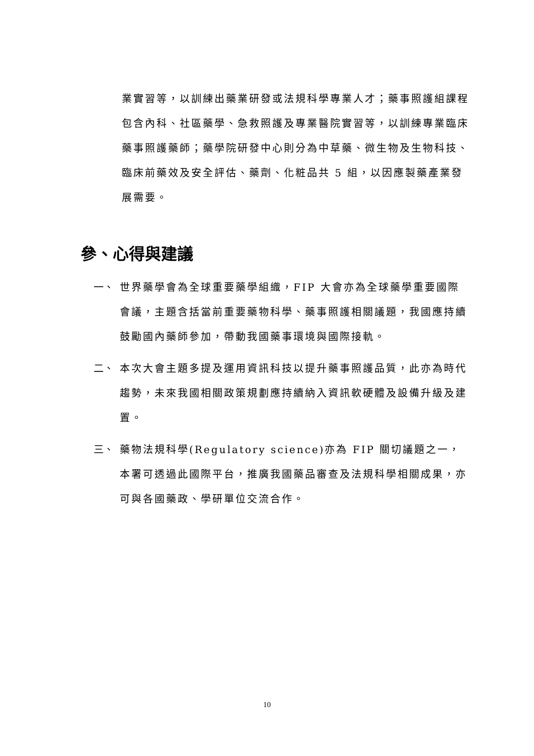業實習等，以訓練出藥業研發或法規科學專業人才；藥事照護組課程包含內科、社區藥學、急救照護及專業醫院實習等，以訓練專業臨床藥事照護藥師；藥學院研發中心則分為中草藥、微生物及生物科技、臨床前藥效及安全評估、藥劑、化粧品共 5 組，以因應製藥產業發展需要。
參、心得與建議
一、 世界藥學會為全球重要藥學組織，FIP 大會亦為全球藥學重要國際會議，主題含括當前重要藥物科學、藥事照護相關議題，我國應持續鼓勵國內藥師參加，帶動我國藥事環境與國際接軌。
二、 本次大會主題多提及運用資訊科技以提升藥事照護品質，此亦為時代趨勢，未來我國相關政策規劃應持續納入資訊軟硬體及設備升級及建置。
三、 藥物法規科學(Regulatory science)亦為 FIP 關切議題之一，本署可透過此國際平台，推廣我國藥品審查及法規科學相關成果，亦可與各國藥政、學研單位交流合作。
10